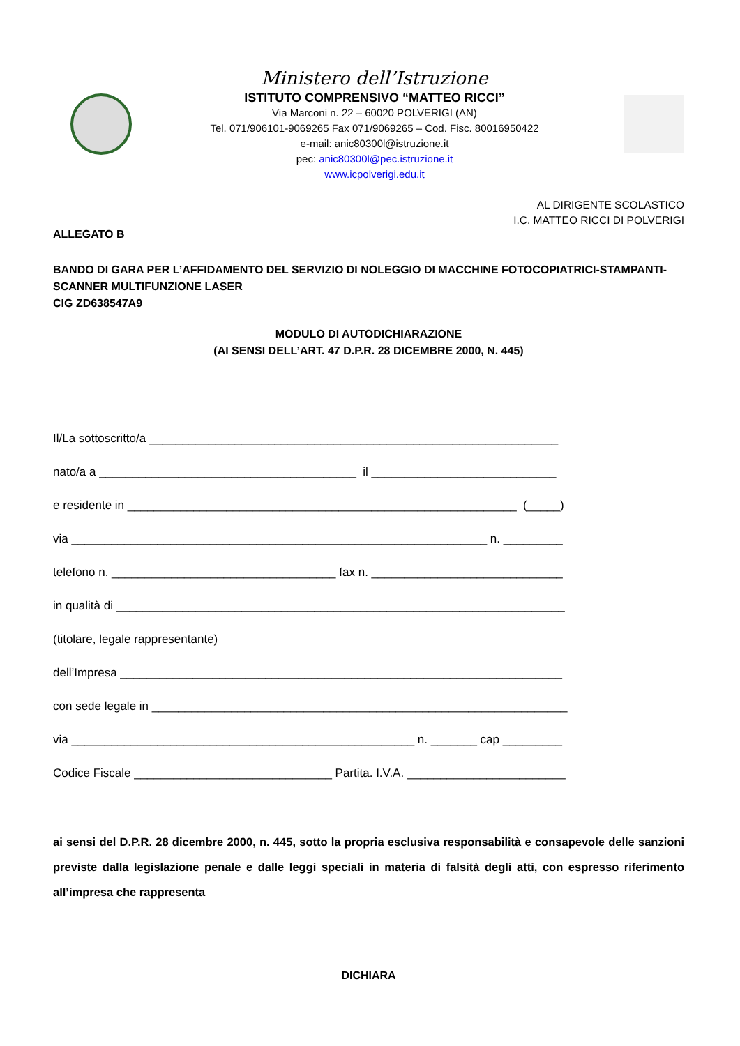Ministero dell’Istruzione
ISTITUTO COMPRENSIVO “MATTEO RICCI”
Via Marconi n. 22 – 60020 POLVERIGI (AN)
Tel. 071/906101-9069265 Fax 071/9069265 – Cod. Fisc. 80016950422
e-mail: anic80300l@istruzione.it
pec: anic80300l@pec.istruzione.it
www.icpolverigi.edu.it
AL DIRIGENTE SCOLASTICO
I.C. MATTEO RICCI DI POLVERIGI
ALLEGATO B
BANDO DI GARA PER L’AFFIDAMENTO DEL SERVIZIO DI NOLEGGIO DI MACCHINE FOTOCOPIATRICI-STAMPANTI-SCANNER MULTIFUNZIONE LASER
CIG ZD638547A9
MODULO DI AUTODICHIARAZIONE
(AI SENSI DELL’ART. 47 D.P.R. 28 DICEMBRE 2000, N. 445)
Il/La sottoscritto/a ______________________________________________________________
nato/a a _______________________________________ il ____________________________
e residente in ___________________________________________________________ (_____)
via _______________________________________________________________ n. _________
telefono n. __________________________________ fax n. _____________________________
in qualità di ____________________________________________________________________
(titolare, legale rappresentante)
dell’Impresa ___________________________________________________________________
con sede legale in _______________________________________________________________
via ____________________________________________________ n. _______ cap _________
Codice Fiscale ______________________________ Partita. I.V.A. ________________________
ai sensi del D.P.R. 28 dicembre 2000, n. 445, sotto la propria esclusiva responsabilità e consapevole delle sanzioni previste dalla legislazione penale e dalle leggi speciali in materia di falsità degli atti, con espresso riferimento all’impresa che rappresenta
DICHIARA